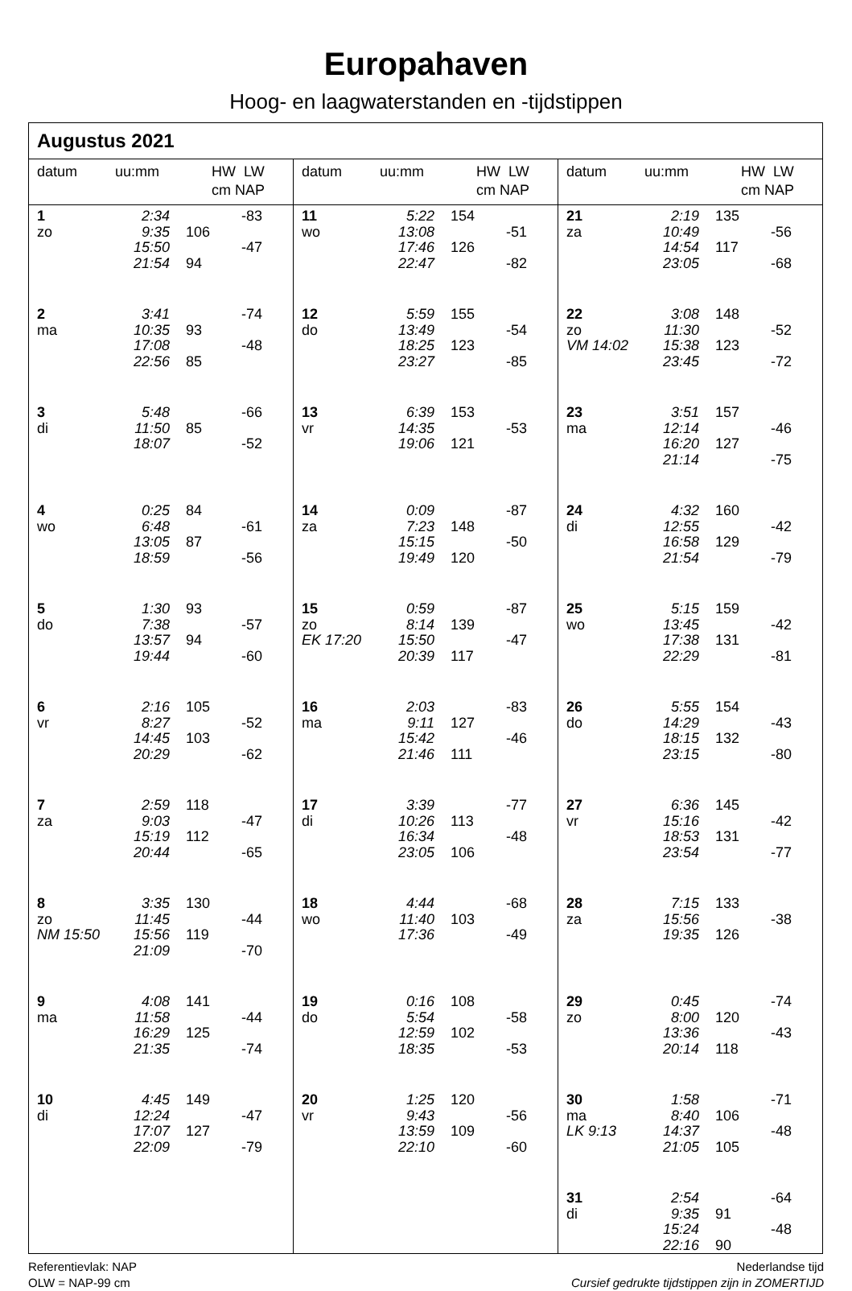Europahaven
Hoog- en laagwaterstanden en -tijdstippen
Augustus 2021
datum uu:mm HW LW
cm NAP
| 1 | 2:34 | | -83 |
| zo | 9:35 | 106 | |
| | 15:50 | | -47 |
| | 21:54 | 94 | |
| 2 | 3:41 | | -74 |
| ma | 10:35 | 93 | |
| | 17:08 | | -48 |
| | 22:56 | 85 | |
| 3 | 5:48 | | -66 |
| di | 11:50 | 85 | |
| | 18:07 | | -52 |
| 4 | 0:25 | 84 | |
| wo | 6:48 | | -61 |
| | 13:05 | 87 | |
| | 18:59 | | -56 |
| 5 | 1:30 | 93 | |
| do | 7:38 | | -57 |
| | 13:57 | 94 | |
| | 19:44 | | -60 |
| 6 | 2:16 | 105 | |
| vr | 8:27 | | -52 |
| | 14:45 | 103 | |
| | 20:29 | | -62 |
| 7 | 2:59 | 118 | |
| za | 9:03 | | -47 |
| | 15:19 | 112 | |
| | 20:44 | | -65 |
| 8 | 3:35 | 130 | |
| zo | 11:45 | | -44 |
| NM 15:50 | 15:56 | 119 | |
| | 21:09 | | -70 |
| 9 | 4:08 | 141 | |
| ma | 11:58 | | -44 |
| | 16:29 | 125 | |
| | 21:35 | | -74 |
| 10 | 4:45 | 149 | |
| di | 12:24 | | -47 |
| | 17:07 | 127 | |
| | 22:09 | | -79 |
datum uu:mm HW LW
cm NAP
| 11 | 5:22 | 154 | |
| wo | 13:08 | | -51 |
| | 17:46 | 126 | |
| | 22:47 | | -82 |
| 12 | 5:59 | 155 | |
| do | 13:49 | | -54 |
| | 18:25 | 123 | |
| | 23:27 | | -85 |
| 13 | 6:39 | 153 | |
| vr | 14:35 | | -53 |
| | 19:06 | 121 | |
| 14 | 0:09 | | -87 |
| za | 7:23 | 148 | |
| | 15:15 | | -50 |
| | 19:49 | 120 | |
| 15 | 0:59 | | -87 |
| zo | 8:14 | 139 | |
| EK 17:20 | 15:50 | | -47 |
| | 20:39 | 117 | |
| 16 | 2:03 | | -83 |
| ma | 9:11 | 127 | |
| | 15:42 | | -46 |
| | 21:46 | 111 | |
| 17 | 3:39 | | -77 |
| di | 10:26 | 113 | |
| | 16:34 | | -48 |
| | 23:05 | 106 | |
| 18 | 4:44 | | -68 |
| wo | 11:40 | 103 | |
| | 17:36 | | -49 |
| 19 | 0:16 | 108 | |
| do | 5:54 | | -58 |
| | 12:59 | 102 | |
| | 18:35 | | -53 |
| 20 | 1:25 | 120 | |
| vr | 9:43 | | -56 |
| | 13:59 | 109 | |
| | 22:10 | | -60 |
datum uu:mm HW LW
cm NAP
| 21 | 2:19 | 135 | |
| za | 10:49 | | -56 |
| | 14:54 | 117 | |
| | 23:05 | | -68 |
| 22 | 3:08 | 148 | |
| zo | 11:30 | | -52 |
| VM 14:02 | 15:38 | 123 | |
| | 23:45 | | -72 |
| 23 | 3:51 | 157 | |
| ma | 12:14 | | -46 |
| | 16:20 | 127 | |
| | 21:14 | | -75 |
| 24 | 4:32 | 160 | |
| di | 12:55 | | -42 |
| | 16:58 | 129 | |
| | 21:54 | | -79 |
| 25 | 5:15 | 159 | |
| wo | 13:45 | | -42 |
| | 17:38 | 131 | |
| | 22:29 | | -81 |
| 26 | 5:55 | 154 | |
| do | 14:29 | | -43 |
| | 18:15 | 132 | |
| | 23:15 | | -80 |
| 27 | 6:36 | 145 | |
| vr | 15:16 | | -42 |
| | 18:53 | 131 | |
| | 23:54 | | -77 |
| 28 | 7:15 | 133 | |
| za | 15:56 | | -38 |
| | 19:35 | 126 | |
| 29 | 0:45 | | -74 |
| zo | 8:00 | 120 | |
| | 13:36 | | -43 |
| | 20:14 | 118 | |
| 30 | 1:58 | | -71 |
| ma | 8:40 | 106 | |
| LK 9:13 | 14:37 | | -48 |
| | 21:05 | 105 | |
| 31 | 2:54 | | -64 |
| di | 9:35 | 91 | |
| | 15:24 | | -48 |
| | 22:16 | 90 | |
Referentievlak: NAP
OLW = NAP-99 cm
Nederlandse tijd
Cursief gedrukte tijdstippen zijn in ZOMERTIJD